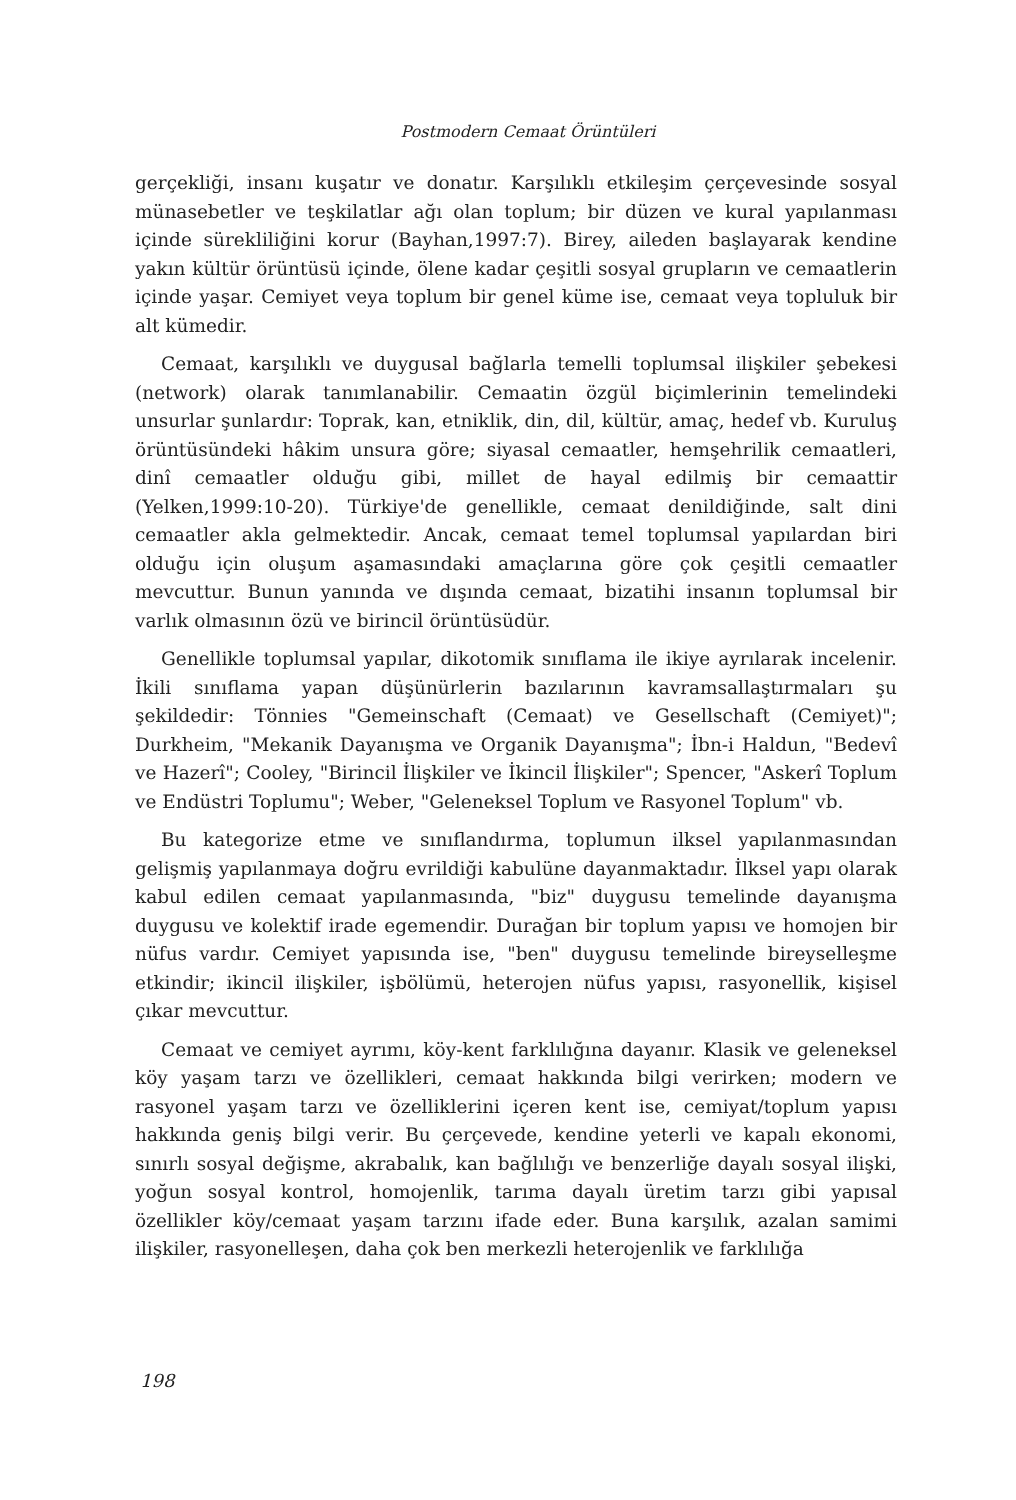Postmodern Cemaat Örüntüleri
gerçekliği, insanı kuşatır ve donatır. Karşılıklı etkileşim çerçevesinde sosyal münasebetler ve teşkilatlar ağı olan toplum; bir düzen ve kural yapılanması içinde sürekliliğini korur (Bayhan,1997:7). Birey, aileden başlayarak kendine yakın kültür örüntüsü içinde, ölene kadar çeşitli sosyal grupların ve cemaatlerin içinde yaşar. Cemiyet veya toplum bir genel küme ise, cemaat veya topluluk bir alt kümedir.
Cemaat, karşılıklı ve duygusal bağlarla temelli toplumsal ilişkiler şebekesi (network) olarak tanımlanabilir. Cemaatin özgül biçimlerinin temelindeki unsurlar şunlardır: Toprak, kan, etniklik, din, dil, kültür, amaç, hedef vb. Kuruluş örüntüsündeki hâkim unsura göre; siyasal cemaatler, hemşehrilik cemaatleri, dinî cemaatler olduğu gibi, millet de hayal edilmiş bir cemaattir (Yelken,1999:10-20). Türkiye'de genellikle, cemaat denildiğinde, salt dini cemaatler akla gelmektedir. Ancak, cemaat temel toplumsal yapılardan biri olduğu için oluşum aşamasındaki amaçlarına göre çok çeşitli cemaatler mevcuttur. Bunun yanında ve dışında cemaat, bizatihi insanın toplumsal bir varlık olmasının özü ve birincil örüntüsüdür.
Genellikle toplumsal yapılar, dikotomik sınıflama ile ikiye ayrılarak incelenir. İkili sınıflama yapan düşünürlerin bazılarının kavramsallaştırmaları şu şekildedir: Tönnies "Gemeinschaft (Cemaat) ve Gesellschaft (Cemiyet)"; Durkheim, "Mekanik Dayanışma ve Organik Dayanışma"; İbn-i Haldun, "Bedevî ve Hazerî"; Cooley, "Birincil İlişkiler ve İkincil İlişkiler"; Spencer, "Askerî Toplum ve Endüstri Toplumu"; Weber, "Geleneksel Toplum ve Rasyonel Toplum" vb.
Bu kategorize etme ve sınıflandırma, toplumun ilksel yapılanmasından gelişmiş yapılanmaya doğru evrildiği kabulüne dayanmaktadır. İlksel yapı olarak kabul edilen cemaat yapılanmasında, "biz" duygusu temelinde dayanışma duygusu ve kolektif irade egemendir. Durağan bir toplum yapısı ve homojen bir nüfus vardır. Cemiyet yapısında ise, "ben" duygusu temelinde bireyselleşme etkindir; ikincil ilişkiler, işbölümü, heterojen nüfus yapısı, rasyonellik, kişisel çıkar mevcuttur.
Cemaat ve cemiyet ayrımı, köy-kent farklılığına dayanır. Klasik ve geleneksel köy yaşam tarzı ve özellikleri, cemaat hakkında bilgi verirken; modern ve rasyonel yaşam tarzı ve özelliklerini içeren kent ise, cemiyat/toplum yapısı hakkında geniş bilgi verir. Bu çerçevede, kendine yeterli ve kapalı ekonomi, sınırlı sosyal değişme, akrabalık, kan bağlılığı ve benzerliğe dayalı sosyal ilişki, yoğun sosyal kontrol, homojenlik, tarıma dayalı üretim tarzı gibi yapısal özellikler köy/cemaat yaşam tarzını ifade eder. Buna karşılık, azalan samimi ilişkiler, rasyonelleşen, daha çok ben merkezli heterojenlik ve farklılığa
198